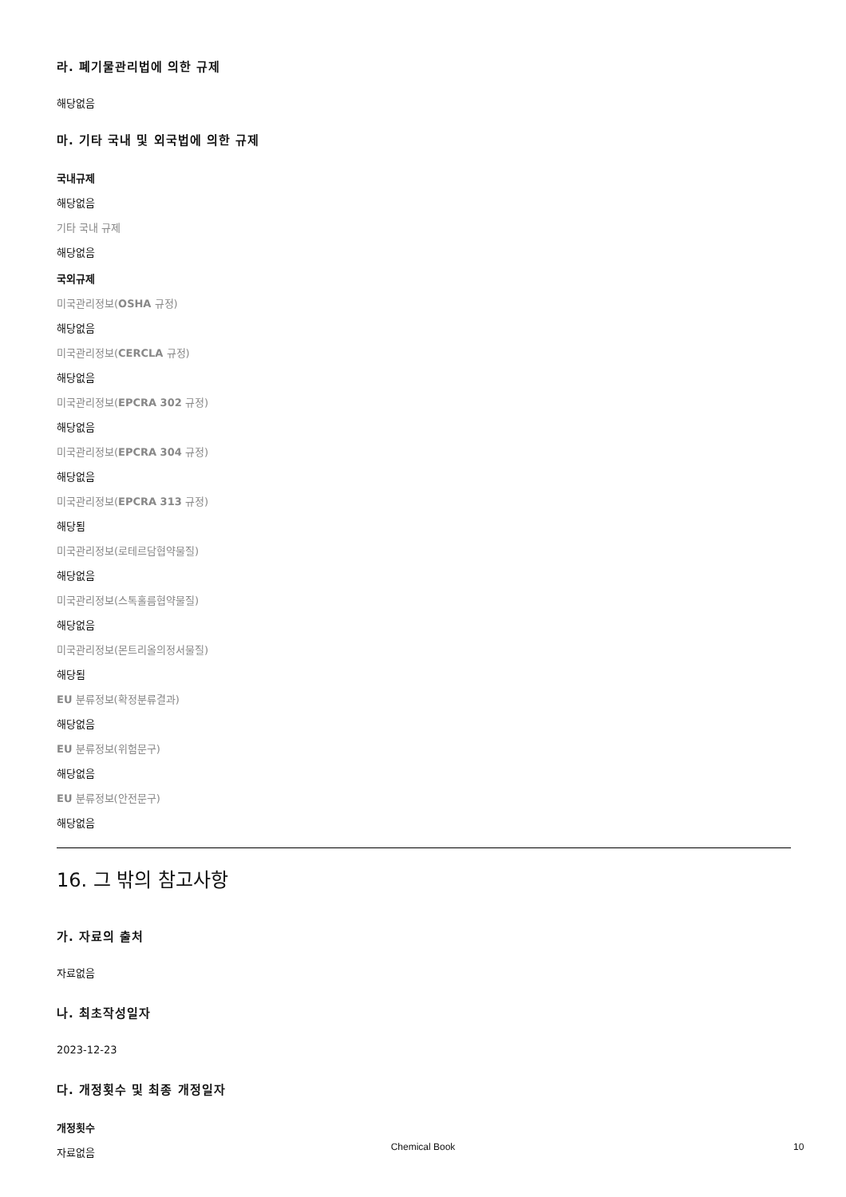라. 폐기물관리법에 의한 규제
해당없음
마. 기타 국내 및 외국법에 의한 규제
국내규제
해당없음
기타 국내 규제
해당없음
국외규제
미국관리정보(OSHA 규정)
해당없음
미국관리정보(CERCLA 규정)
해당없음
미국관리정보(EPCRA 302 규정)
해당없음
미국관리정보(EPCRA 304 규정)
해당없음
미국관리정보(EPCRA 313 규정)
해당됨
미국관리정보(로테르담협약물질)
해당없음
미국관리정보(스톡홀름협약물질)
해당없음
미국관리정보(몬트리올의정서물질)
해당됨
EU 분류정보(확정분류결과)
해당없음
EU 분류정보(위험문구)
해당없음
EU 분류정보(안전문구)
해당없음
16. 그 밖의 참고사항
가. 자료의 출처
자료없음
나. 최초작성일자
2023-12-23
다. 개정횟수 및 최종 개정일자
개정횟수
자료없음
Chemical Book 10